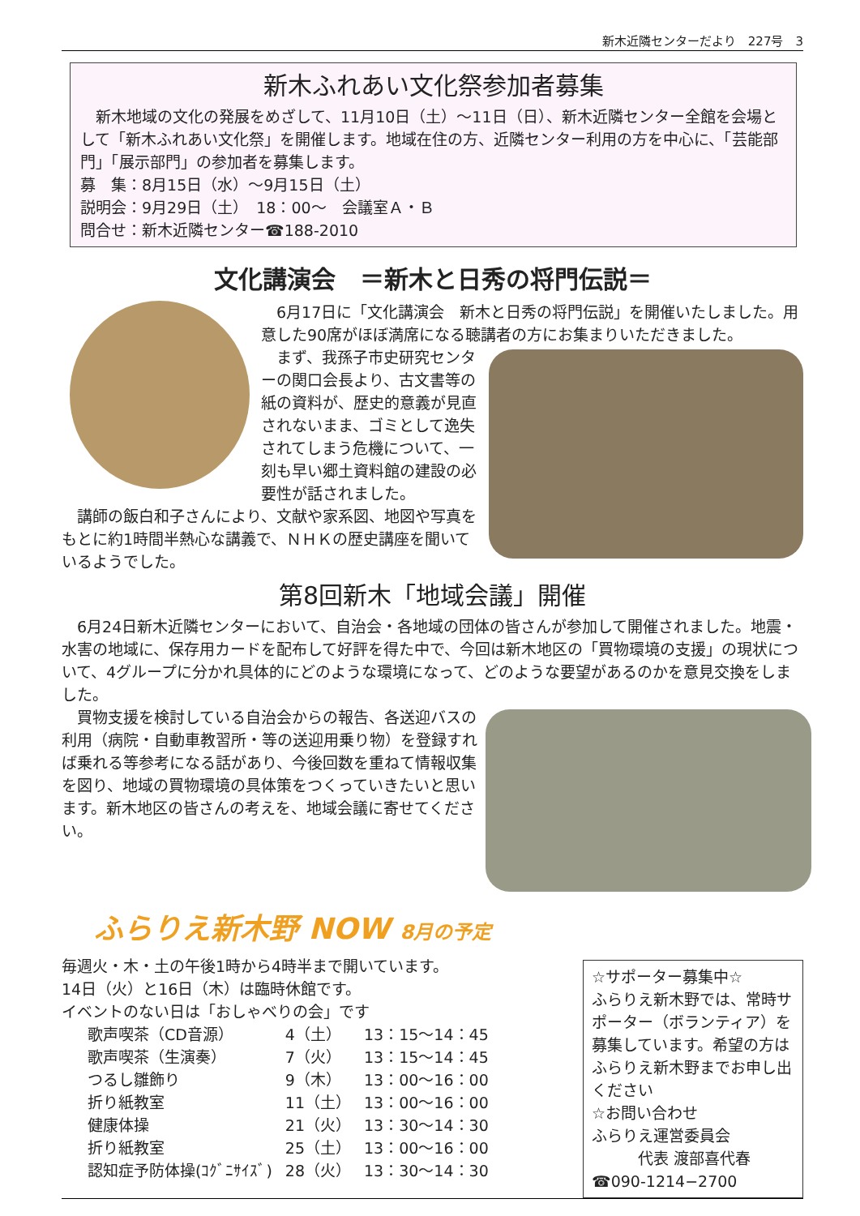新木近隣センターだより　227号　3
新木ふれあい文化祭参加者募集
　新木地域の文化の発展をめざして、11月10日（土）～11日（日）、新木近隣センター全館を会場として「新木ふれあい文化祭」を開催します。地域在住の方、近隣センター利用の方を中心に、「芸能部門」「展示部門」の参加者を募集します。
募　集：8月15日（水）～9月15日（土）
説明会：9月29日（土）　18：00～　会議室Ａ・Ｂ
問合せ：新木近隣センター☎188-2010
文化講演会　＝新木と日秀の将門伝説＝
　6月17日に「文化講演会　新木と日秀の将門伝説」を開催いたしました。用意した90席がほぼ満席になる聴講者の方にお集まりいただきました。
　まず、我孫子市史研究センターの関口会長より、古文書等の紙の資料が、歴史的意義が見直されないまま、ゴミとして逸失されてしまう危機について、一刻も早い郷土資料館の建設の必要性が話されました。
　講師の飯白和子さんにより、文献や家系図、地図や写真をもとに約1時間半熱心な講義で、ＮＨＫの歴史講座を聞いているようでした。
第8回新木「地域会議」開催
　6月24日新木近隣センターにおいて、自治会・各地域の団体の皆さんが参加して開催されました。地震・水害の地域に、保存用カードを配布して好評を得た中で、今回は新木地区の「買物環境の支援」の現状について、4グループに分かれ具体的にどのような環境になって、どのような要望があるのかを意見交換をしました。
　買物支援を検討している自治会からの報告、各送迎バスの利用（病院・自動車教習所・等の送迎用乗り物）を登録すれば乗れる等参考になる話があり、今後回数を重ねて情報収集を図り、地域の買物環境の具体策をつくっていきたいと思います。新木地区の皆さんの考えを、地域会議に寄せてください。
ふらりえ新木野 NOW 8月の予定
☆サポーター募集中☆
ふらりえ新木野では、常時サポーター（ボランティア）を募集しています。希望の方はふらりえ新木野までお申し出ください
☆お問い合わせ
ふらりえ運営委員会
　　　代表 渡部喜代春
☎090-1214−2700
毎週火・木・土の午後1時から4時半まで開いています。
14日（火）と16日（木）は臨時休館です。
イベントのない日は「おしゃべりの会」です
| 歌声喫茶（CD音源） | 4（土） | 13：15～14：45 |
| 歌声喫茶（生演奏） | 7（火） | 13：15～14：45 |
| つるし雛飾り | 9（木） | 13：00～16：00 |
| 折り紙教室 | 11（土） | 13：00～16：00 |
| 健康体操 | 21（火） | 13：30～14：30 |
| 折り紙教室 | 25（土） | 13：00～16：00 |
| 認知症予防体操(ｺｸﾞﾆｻｲｽﾞ) | 28（火） | 13：30～14：30 |